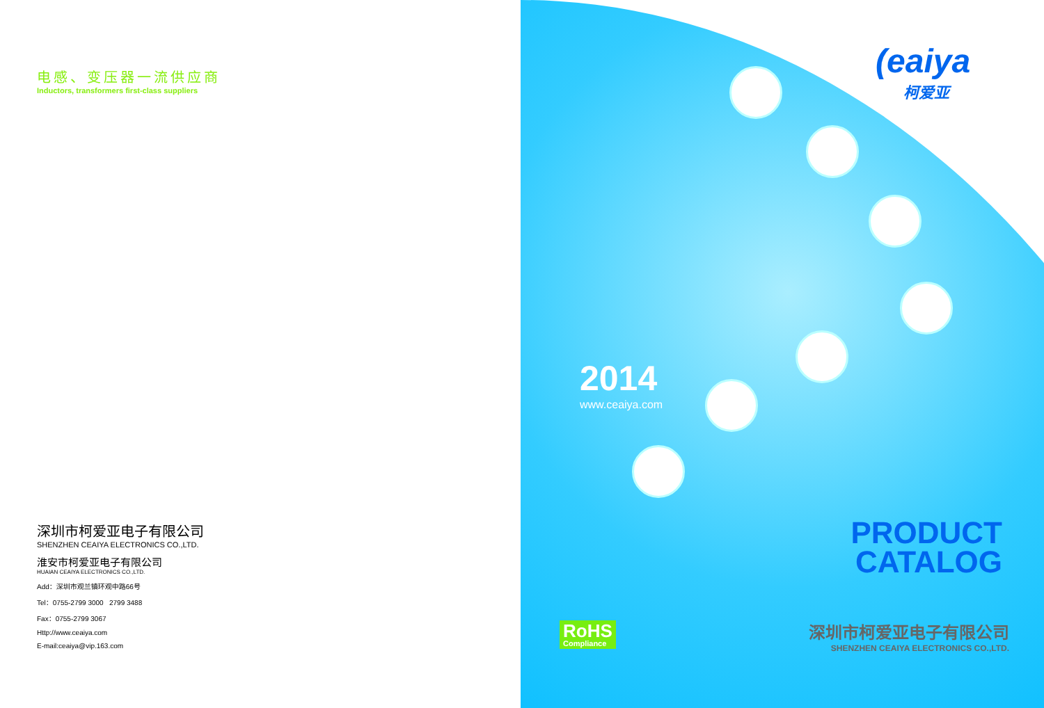电感、变压器一流供应商
Inductors, transformers first-class suppliers
深圳市柯爱亚电子有限公司
SHENZHEN CEAIYA ELECTRONICS CO.,LTD.
淮安市柯爱亚电子有限公司
HUAIAN CEAIYA ELECTRONICS CO.,LTD.
Add：深圳市观兰镇环观中路66号
Tel：0755-2799 3000 2799 3488
Fax：0755-2799 3067
Http://www.ceaiya.com
E-mail:ceaiya@vip.163.com
(eaiya
柯爱亚
2014
www.ceaiya.com
PRODUCT
CATALOG
RoHS
Compliance
深圳市柯爱亚电子有限公司
SHENZHEN CEAIYA ELECTRONICS CO.,LTD.